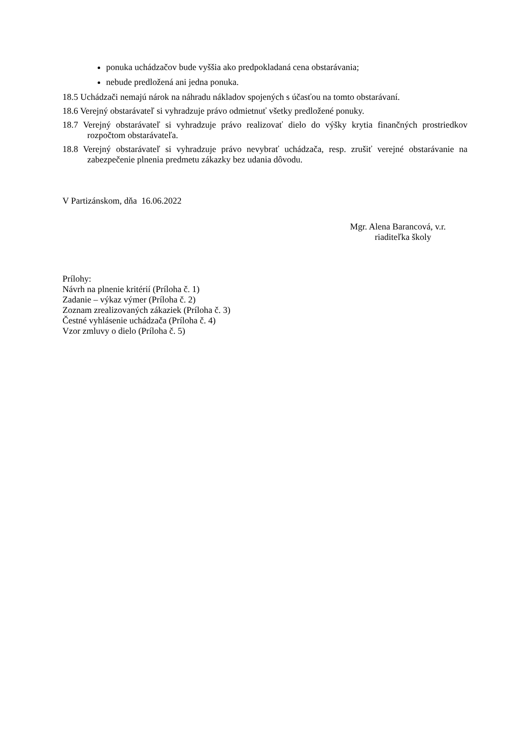ponuka uchádzačov bude vyššia ako predpokladaná cena obstarávania;
nebude predložená ani jedna ponuka.
18.5 Uchádzači nemajú nárok na náhradu nákladov spojených s účasťou na tomto obstarávaní.
18.6 Verejný obstarávateľ si vyhradzuje právo odmietnuť všetky predložené ponuky.
18.7 Verejný obstarávateľ si vyhradzuje právo realizovať dielo do výšky krytia finančných prostriedkov rozpočtom obstarávateľa.
18.8 Verejný obstarávateľ si vyhradzuje právo nevybrať uchádzača, resp. zrušiť verejné obstarávanie na zabezpečenie plnenia predmetu zákazky bez udania dôvodu.
V Partizánskom, dňa 16.06.2022
Mgr. Alena Barancová, v.r.
riaditeľka školy
Prílohy:
Návrh na plnenie kritérií (Príloha č. 1)
Zadanie – výkaz výmer (Príloha č. 2)
Zoznam zrealizovaných zákaziek (Príloha č. 3)
Čestné vyhlásenie uchádzača (Príloha č. 4)
Vzor zmluvy o dielo (Príloha č. 5)